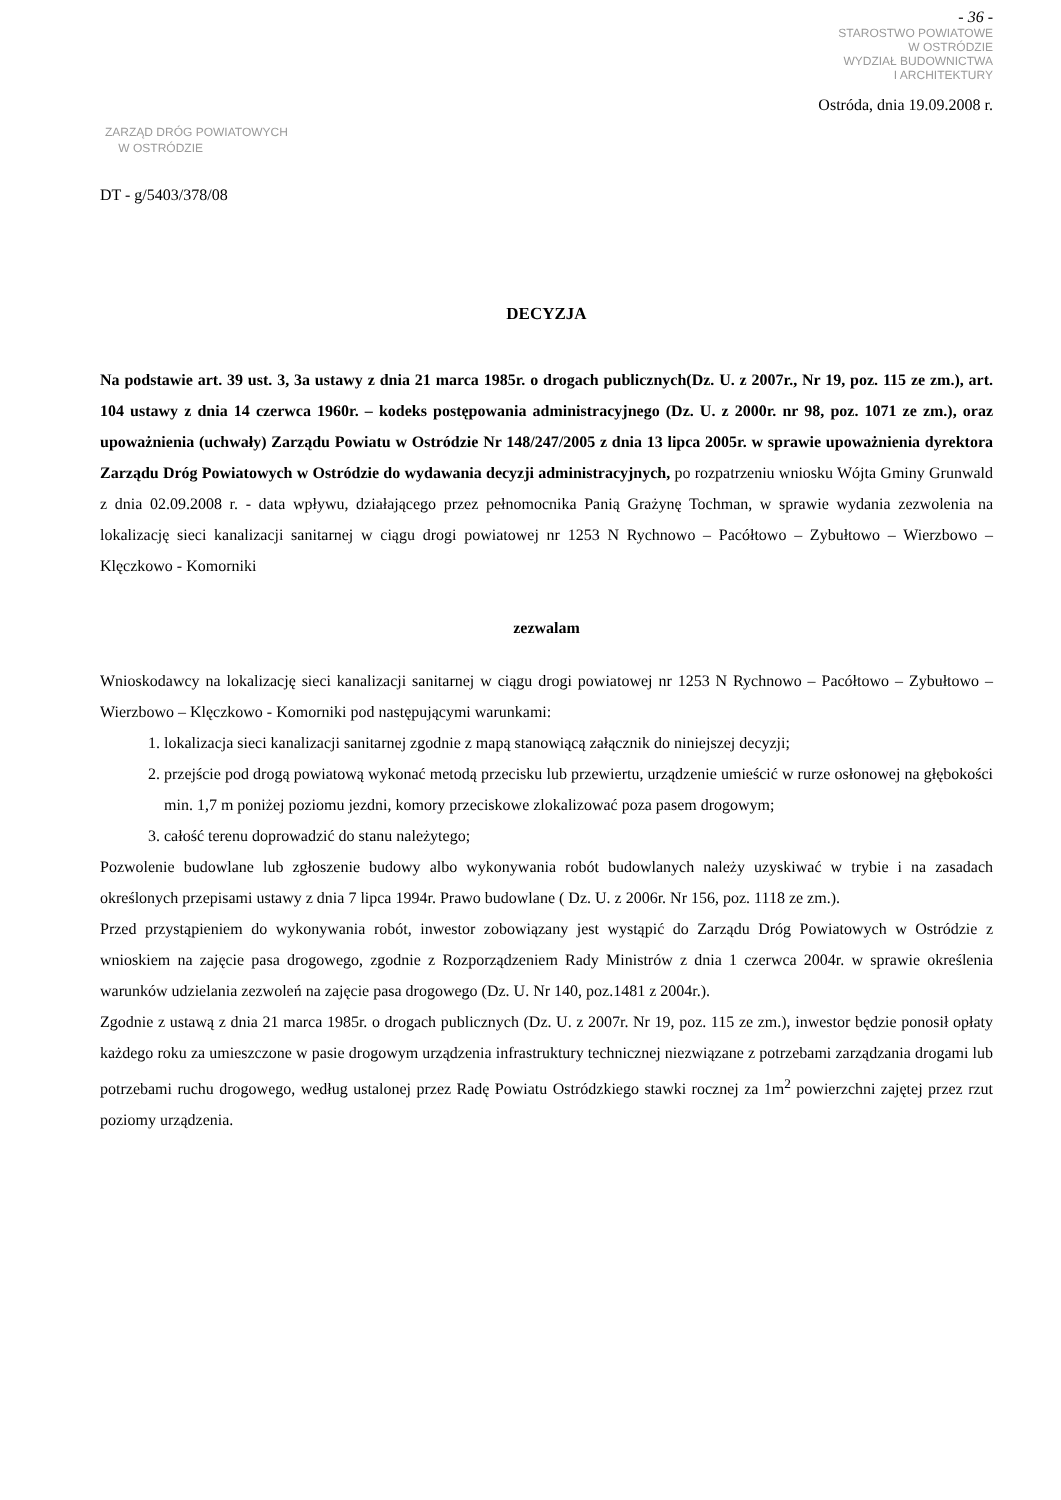- 36 -
STAROSTWO POWIATOWE
W OSTRÓDZIE
WYDZIAŁ BUDOWNICTWA
I ARCHITEKTURY
Ostróda, dnia 19.09.2008 r.
ZARZĄD DRÓG POWIATOWYCH
W OSTRÓDZIE
DT - g/5403/378/08
DECYZJA
Na podstawie art. 39 ust. 3, 3a ustawy z dnia 21 marca 1985r. o drogach publicznych(Dz. U. z 2007r., Nr 19, poz. 115 ze zm.), art. 104 ustawy z dnia 14 czerwca 1960r. – kodeks postępowania administracyjnego (Dz. U. z 2000r. nr 98, poz. 1071 ze zm.), oraz upoważnienia (uchwały) Zarządu Powiatu w Ostródzie Nr 148/247/2005 z dnia 13 lipca 2005r. w sprawie upoważnienia dyrektora Zarządu Dróg Powiatowych w Ostródzie do wydawania decyzji administracyjnych, po rozpatrzeniu wniosku Wójta Gminy Grunwald z dnia 02.09.2008 r. - data wpływu, działającego przez pełnomocnika Panią Grażynę Tochman, w sprawie wydania zezwolenia na lokalizację sieci kanalizacji sanitarnej w ciągu drogi powiatowej nr 1253 N Rychnowo – Pacółtowo – Zybułtowo – Wierzbowo – Klęczkowo - Komorniki
zezwalam
Wnioskodawcy na lokalizację sieci kanalizacji sanitarnej w ciągu drogi powiatowej nr 1253 N Rychnowo – Pacółtowo – Zybułtowo – Wierzbowo – Klęczkowo - Komorniki pod następującymi warunkami:
1. lokalizacja sieci kanalizacji sanitarnej zgodnie z mapą stanowiącą załącznik do niniejszej decyzji;
2. przejście pod drogą powiatową wykonać metodą przecisku lub przewiertu, urządzenie umieścić w rurze osłonowej na głębokości min. 1,7 m poniżej poziomu jezdni, komory przeciskowe zlokalizować poza pasem drogowym;
3. całość terenu doprowadzić do stanu należytego;
Pozwolenie budowlane lub zgłoszenie budowy albo wykonywania robót budowlanych należy uzyskiwać w trybie i na zasadach określonych przepisami ustawy z dnia 7 lipca 1994r. Prawo budowlane ( Dz. U. z 2006r. Nr 156, poz. 1118 ze zm.).
Przed przystąpieniem do wykonywania robót, inwestor zobowiązany jest wystąpić do Zarządu Dróg Powiatowych w Ostródzie z wnioskiem na zajęcie pasa drogowego, zgodnie z Rozporządzeniem Rady Ministrów z dnia 1 czerwca 2004r. w sprawie określenia warunków udzielania zezwoleń na zajęcie pasa drogowego (Dz. U. Nr 140, poz.1481 z 2004r.).
Zgodnie z ustawą z dnia 21 marca 1985r. o drogach publicznych (Dz. U. z 2007r. Nr 19, poz. 115 ze zm.), inwestor będzie ponosił opłaty każdego roku za umieszczone w pasie drogowym urządzenia infrastruktury technicznej niezwiązane z potrzebami zarządzania drogami lub potrzebami ruchu drogowego, według ustalonej przez Radę Powiatu Ostródzkiego stawki rocznej za 1m<sup>2</sup> powierzchni zajętej przez rzut poziomy urządzenia.